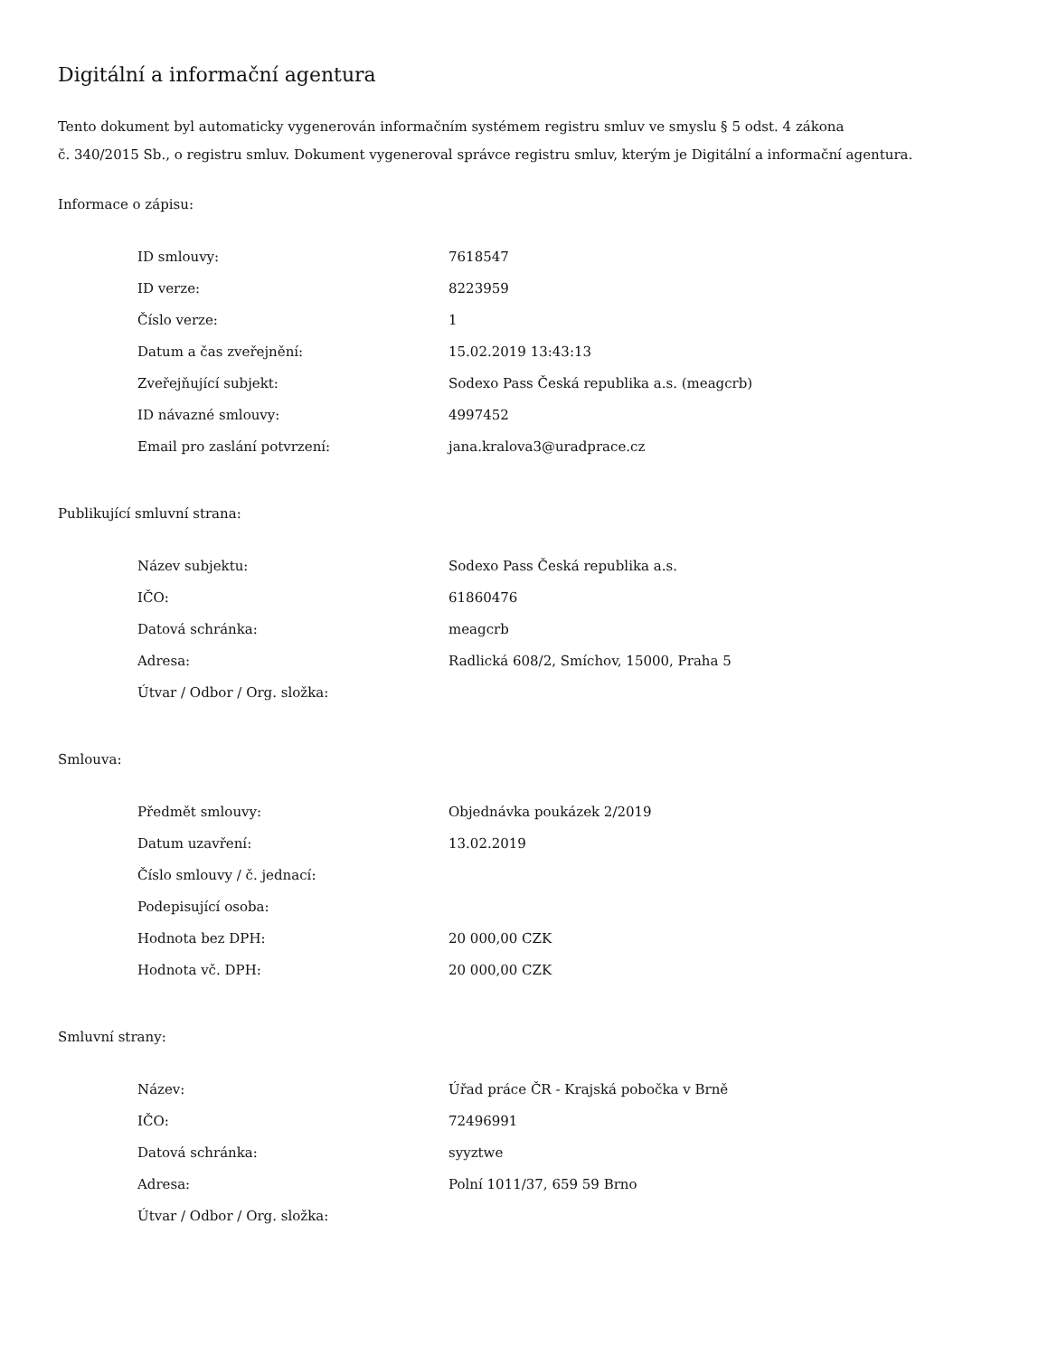Digitální a informační agentura
Tento dokument byl automaticky vygenerován informačním systémem registru smluv ve smyslu § 5 odst. 4 zákona
č. 340/2015 Sb., o registru smluv. Dokument vygeneroval správce registru smluv, kterým je Digitální a informační agentura.
Informace o zápisu:
| ID smlouvy: | 7618547 |
| ID verze: | 8223959 |
| Číslo verze: | 1 |
| Datum a čas zveřejnění: | 15.02.2019 13:43:13 |
| Zveřejňující subjekt: | Sodexo Pass Česká republika a.s. (meagcrb) |
| ID návazné smlouvy: | 4997452 |
| Email pro zaslání potvrzení: | jana.kralova3@uradprace.cz |
Publikující smluvní strana:
| Název subjektu: | Sodexo Pass Česká republika a.s. |
| IČO: | 61860476 |
| Datová schránka: | meagcrb |
| Adresa: | Radlická 608/2, Smíchov, 15000, Praha 5 |
| Útvar / Odbor / Org. složka: | |
Smlouva:
| Předmět smlouvy: | Objednávka poukázek 2/2019 |
| Datum uzavření: | 13.02.2019 |
| Číslo smlouvy / č. jednací: | |
| Podepisující osoba: | |
| Hodnota bez DPH: | 20 000,00 CZK |
| Hodnota vč. DPH: | 20 000,00 CZK |
Smluvní strany:
| Název: | Úřad práce ČR - Krajská pobočka v Brně |
| IČO: | 72496991 |
| Datová schránka: | syyztwe |
| Adresa: | Polní 1011/37, 659 59 Brno |
| Útvar / Odbor / Org. složka: | |